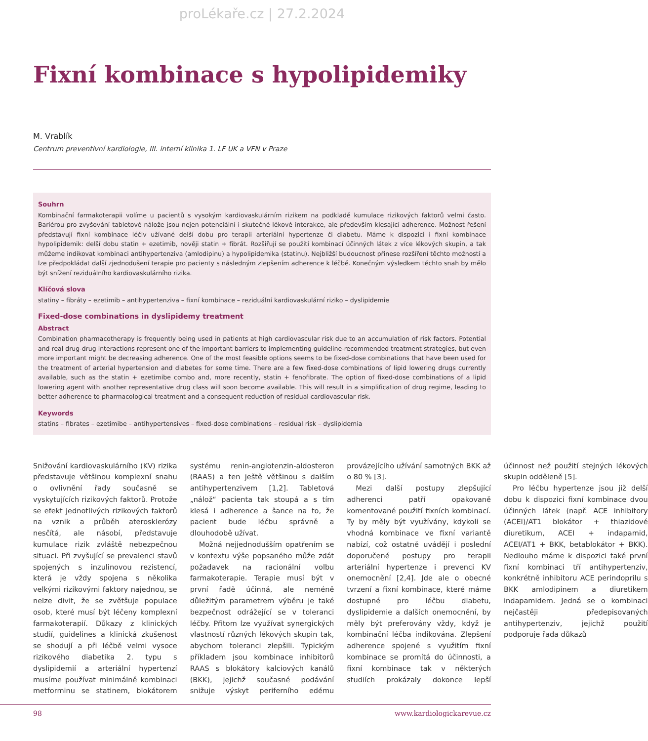proLékaře.cz | 27.2.2024
Fixní kombinace s hypolipidemiky
M. Vrablík
Centrum preventivní kardiologie, III. interní klinika 1. LF UK a VFN v Praze
Souhrn
Kombinační farmakoterapii volíme u pacientů s vysokým kardiovaskulárním rizikem na podkladě kumulace rizikových faktorů velmi často. Bariérou pro zvyšování tabletové nálože jsou nejen potenciální i skutečné lékové interakce, ale především klesající adherence. Možnost řešení představují fixní kombinace léčiv užívané delší dobu pro terapii arteriální hypertenze či diabetu. Máme k dispozici i fixní kombinace hypolipidemik: delší dobu statin + ezetimib, nověji statin + fibrát. Rozšiřují se použití kombinací účinných látek z více lékových skupin, a tak můžeme indikovat kombinaci antihypertenziva (amlodipinu) a hypolipidemika (statinu). Nejbližší budoucnost přinese rozšíření těchto možností a lze předpokládat další zjednodušení terapie pro pacienty s následným zlepšením adherence k léčbě. Konečným výsledkem těchto snah by mělo být snížení reziduálního kardiovaskulárního rizika.
Klíčová slova
statiny – fibráty – ezetimib – antihypertenziva – fixní kombinace – reziduální kardiovaskulární riziko – dyslipidemie
Fixed-dose combinations in dyslipidemy treatment
Abstract
Combination pharmacotherapy is frequently being used in patients at high cardiovascular risk due to an accumulation of risk factors. Potential and real drug-drug interactions represent one of the important barriers to implementing guideline-recommended treatment strategies, but even more important might be decreasing adherence. One of the most feasible options seems to be fixed-dose combinations that have been used for the treatment of arterial hypertension and diabetes for some time. There are a few fixed-dose combinations of lipid lowering drugs currently available, such as the statin + ezetimibe combo and, more recently, statin + fenofibrate. The option of fixed-dose combinations of a lipid lowering agent with another representative drug class will soon become available. This will result in a simplification of drug regime, leading to better adherence to pharmacological treatment and a consequent reduction of residual cardiovascular risk.
Keywords
statins – fibrates – ezetimibe – antihypertensives – fixed-dose combinations – residual risk – dyslipidemia
Snižování kardiovaskulárního (KV) rizika představuje většinou komplexní snahu o ovlivnění řady současně se vyskytujících rizikových faktorů. Protože se efekt jednotlivých rizikových faktorů na vznik a průběh aterosklerózy nesčítá, ale násobí, představuje kumulace rizik zvláště nebezpečnou situaci. Při zvyšující se prevalenci stavů spojených s inzulinovou rezistencí, která je vždy spojena s několika velkými rizikovými faktory najednou, se nelze divit, že se zvětšuje populace osob, které musí být léčeny komplexní farmakoterapií. Důkazy z klinických studií, guidelines a klinická zkušenost se shodují a při léčbě velmi vysoce rizikového diabetika 2. typu s dyslipidemií a arteriální hypertenzí musíme používat minimálně kombinaci metforminu se statinem, blokátorem systému renin-angiotenzin-aldosteron (RAAS) a ten ještě většinou s dalším antihypertenzivem [1,2]. Tabletová „nálož“ pacienta tak stoupá a s tím klesá i adherence a šance na to, že pacient bude léčbu správně a dlouhodobě užívat.
Možná nejjednodušším opatřením se v kontextu výše popsaného může zdát požadavek na racionální volbu farmakoterapie. Terapie musí být v první řadě účinná, ale neméně důležitým parametrem výběru je také bezpečnost odrážející se v toleranci léčby. Přitom lze využívat synergických vlastností různých lékových skupin tak, abychom toleranci zlepšili. Typickým příkladem jsou kombinace inhibitorů RAAS s blokátory kalciových kanálů (BKK), jejichž současné podávání snižuje výskyt periferního edému provázejícího užívání samotných BKK až o 80 % [3].
Mezi další postupy zlepšující adherenci patří opakovaně komentované použití fixních kombinací. Ty by měly být využívány, kdykoli se vhodná kombinace ve fixní variantě nabízí, což ostatně uvádějí i poslední doporučené postupy pro terapii arteriální hypertenze i prevenci KV onemocnění [2,4]. Jde ale o obecné tvrzení a fixní kombinace, které máme dostupné pro léčbu diabetu, dyslipidemie a dalších onemocnění, by měly být preferovány vždy, když je kombinační léčba indikována. Zlepšení adherence spojené s využitím fixní kombinace se promítá do účinnosti, a fixní kombinace tak v některých studiích prokázaly dokonce lepší účinnost než použití stejných lékových skupin odděleně [5].
Pro léčbu hypertenze jsou již delší dobu k dispozici fixní kombinace dvou účinných látek (např. ACE inhibitory (ACEI)/AT1 blokátor + thiazidové diuretikum, ACEI + indapamid, ACEI/AT1 + BKK, betablokátor + BKK). Nedlouho máme k dispozici také první fixní kombinaci tří antihypertenziv, konkrétně inhibitoru ACE perindoprilu s BKK amlodipinem a diuretikem indapamidem. Jedná se o kombinaci nejčastěji předepisovaných antihypertenziv, jejichž použití podporuje řada důkazů
98 www.kardiologickarevue.cz